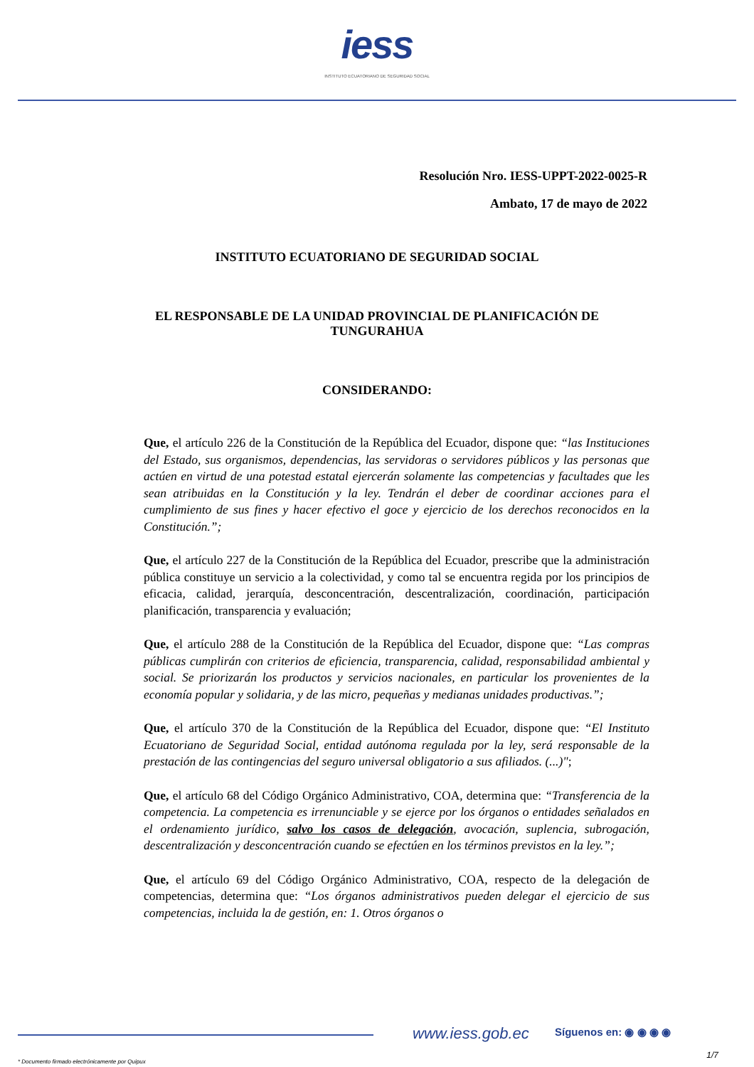iess
INSTITUTO ECUATORIANO DE SEGURIDAD SOCIAL
Resolución Nro. IESS-UPPT-2022-0025-R
Ambato, 17 de mayo de 2022
INSTITUTO ECUATORIANO DE SEGURIDAD SOCIAL
EL RESPONSABLE DE LA UNIDAD PROVINCIAL DE PLANIFICACIÓN DE
TUNGURAHUA
CONSIDERANDO:
Que, el artículo 226 de la Constitución de la República del Ecuador, dispone que: “las Instituciones del Estado, sus organismos, dependencias, las servidoras o servidores públicos y las personas que actúen en virtud de una potestad estatal ejercerán solamente las competencias y facultades que les sean atribuidas en la Constitución y la ley. Tendrán el deber de coordinar acciones para el cumplimiento de sus fines y hacer efectivo el goce y ejercicio de los derechos reconocidos en la Constitución.”;
Que, el artículo 227 de la Constitución de la República del Ecuador, prescribe que la administración pública constituye un servicio a la colectividad, y como tal se encuentra regida por los principios de eficacia, calidad, jerarquía, desconcentración, descentralización, coordinación, participación planificación, transparencia y evaluación;
Que, el artículo 288 de la Constitución de la República del Ecuador, dispone que: “Las compras públicas cumplirán con criterios de eficiencia, transparencia, calidad, responsabilidad ambiental y social. Se priorizarán los productos y servicios nacionales, en particular los provenientes de la economía popular y solidaria, y de las micro, pequeñas y medianas unidades productivas.”;
Que, el artículo 370 de la Constitución de la República del Ecuador, dispone que: “El Instituto Ecuatoriano de Seguridad Social, entidad autónoma regulada por la ley, será responsable de la prestación de las contingencias del seguro universal obligatorio a sus afiliados. (...)";
Que, el artículo 68 del Código Orgánico Administrativo, COA, determina que: “Transferencia de la competencia. La competencia es irrenunciable y se ejerce por los órganos o entidades señalados en el ordenamiento jurídico, salvo los casos de delegación, avocación, suplencia, subrogación, descentralización y desconcentración cuando se efectúen en los términos previstos en la ley.”;
Que, el artículo 69 del Código Orgánico Administrativo, COA, respecto de la delegación de competencias, determina que: “Los órganos administrativos pueden delegar el ejercicio de sus competencias, incluida la de gestión, en: 1. Otros órganos o
www.iess.gob.ec Síguenos en: ◉ ◉ ◉ ◉
1/7
* Documento firmado electrónicamente por Quipux